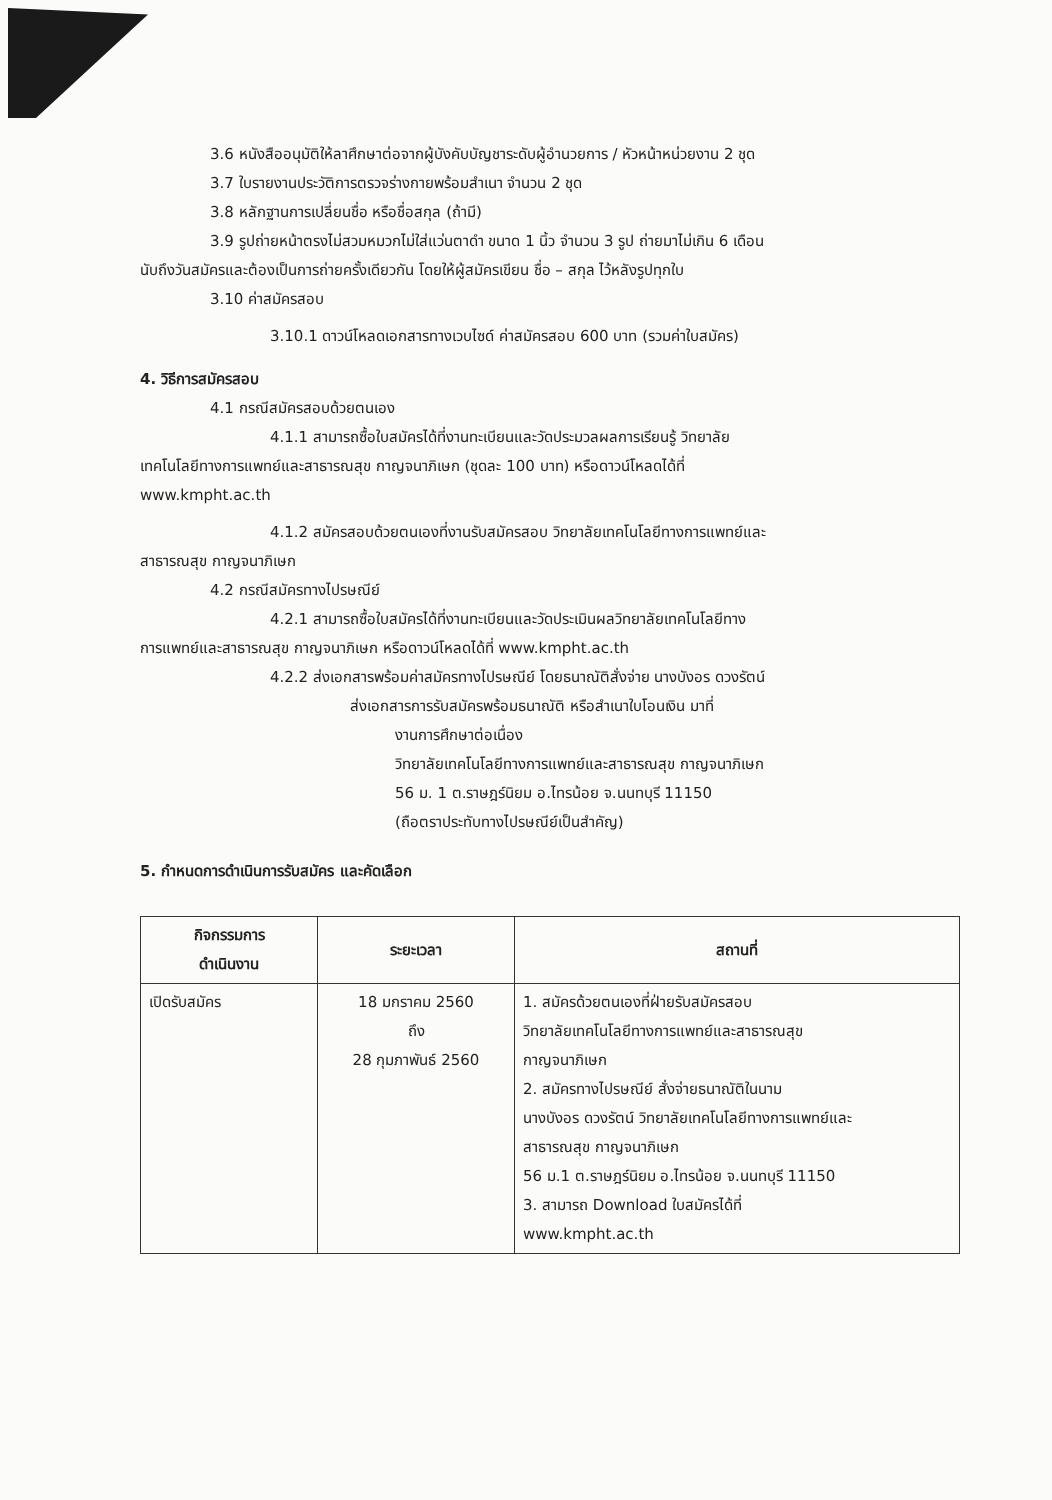3.6 หนังสืออนุมัติให้ลาศึกษาต่อจากผู้บังคับบัญชาระดับผู้อำนวยการ / หัวหน้าหน่วยงาน 2 ชุด
3.7 ใบรายงานประวัติการตรวจร่างกายพร้อมสำเนา จำนวน 2 ชุด
3.8 หลักฐานการเปลี่ยนชื่อ หรือชื่อสกุล (ถ้ามี)
3.9 รูปถ่ายหน้าตรงไม่สวมหมวกไม่ใส่แว่นตาดำ ขนาด 1 นิ้ว จำนวน 3 รูป ถ่ายมาไม่เกิน 6 เดือน
นับถึงวันสมัครและต้องเป็นการถ่ายครั้งเดียวกัน โดยให้ผู้สมัครเขียน ชื่อ – สกุล ไว้หลังรูปทุกใบ
3.10 ค่าสมัครสอบ
3.10.1 ดาวน์โหลดเอกสารทางเวบไซด์ ค่าสมัครสอบ 600 บาท (รวมค่าใบสมัคร)
4. วิธีการสมัครสอบ
4.1 กรณีสมัครสอบด้วยตนเอง
4.1.1 สามารถซื้อใบสมัครได้ที่งานทะเบียนและวัดประมวลผลการเรียนรู้ วิทยาลัย
เทคโนโลยีทางการแพทย์และสาธารณสุข กาญจนาภิเษก (ชุดละ 100 บาท) หรือดาวน์โหลดได้ที่
www.kmpht.ac.th
4.1.2 สมัครสอบด้วยตนเองที่งานรับสมัครสอบ วิทยาลัยเทคโนโลยีทางการแพทย์และ
สาธารณสุข กาญจนาภิเษก
4.2 กรณีสมัครทางไปรษณีย์
4.2.1 สามารถซื้อใบสมัครได้ที่งานทะเบียนและวัดประเมินผลวิทยาลัยเทคโนโลยีทาง
การแพทย์และสาธารณสุข กาญจนาภิเษก หรือดาวน์โหลดได้ที่ www.kmpht.ac.th
4.2.2 ส่งเอกสารพร้อมค่าสมัครทางไปรษณีย์ โดยธนาณัติสั่งจ่าย นางบังอร ดวงรัตน์
ส่งเอกสารการรับสมัครพร้อมธนาณัติ หรือสำเนาใบโอนเงิน มาที่
งานการศึกษาต่อเนื่อง
วิทยาลัยเทคโนโลยีทางการแพทย์และสาธารณสุข กาญจนาภิเษก
56 ม. 1 ต.ราษฎร์นิยม อ.ไทรน้อย จ.นนทบุรี 11150
(ถือตราประทับทางไปรษณีย์เป็นสำคัญ)
5. กำหนดการดำเนินการรับสมัคร และคัดเลือก
| กิจกรรมการ ดำเนินงาน | ระยะเวลา | สถานที่ |
| --- | --- | --- |
| เปิดรับสมัคร | 18 มกราคม 2560 ถึง 28 กุมภาพันธ์ 2560 | 1. สมัครด้วยตนเองที่ฝ่ายรับสมัครสอบ วิทยาลัยเทคโนโลยีทางการแพทย์และสาธารณสุข กาญจนาภิเษก 2. สมัครทางไปรษณีย์ สั่งจ่ายธนาณัติในนาม นางบังอร ดวงรัตน์ วิทยาลัยเทคโนโลยีทางการแพทย์และ สาธารณสุข กาญจนาภิเษก 56 ม.1 ต.ราษฎร์นิยม อ.ไทรน้อย จ.นนทบุรี 11150 3. สามารถ Download ใบสมัครได้ที่ www.kmpht.ac.th |